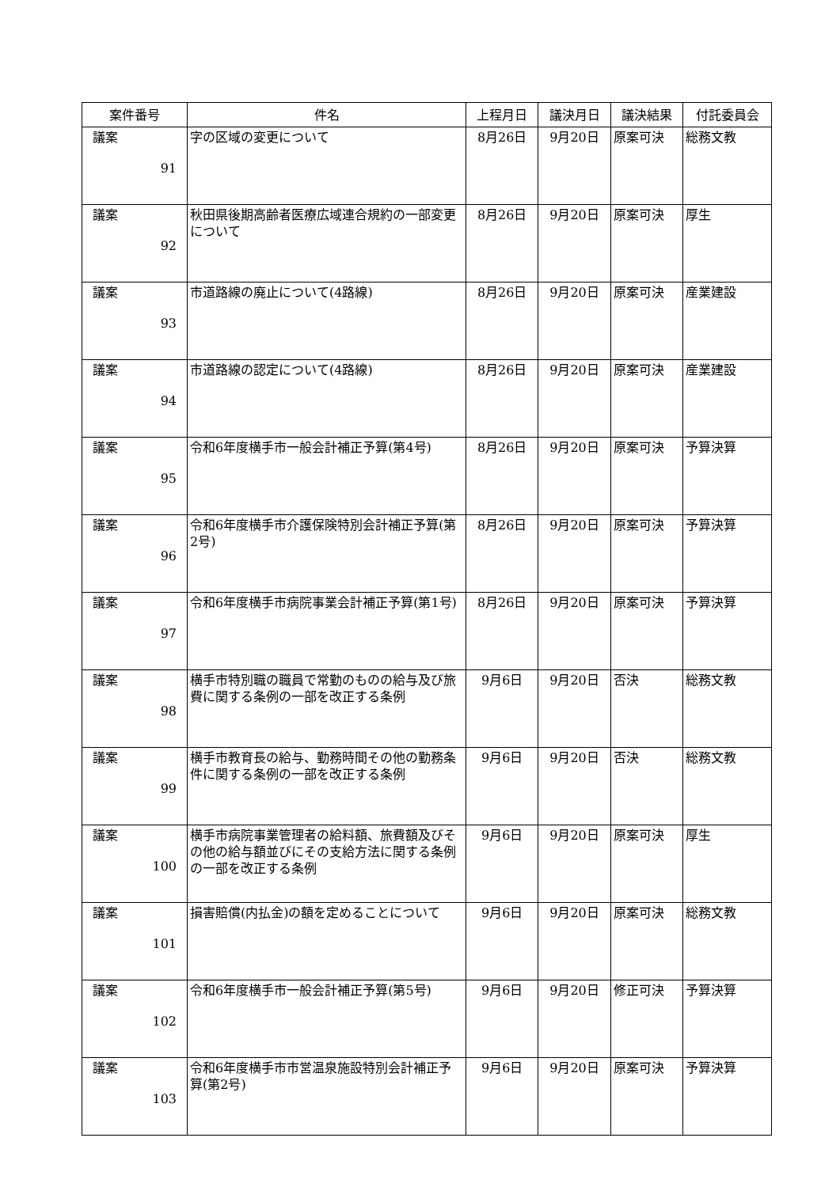| 案件番号 | 件名 | 上程月日 | 議決月日 | 議決結果 | 付託委員会 |
| --- | --- | --- | --- | --- | --- |
| 議案 91 | 字の区域の変更について | 8月26日 | 9月20日 | 原案可決 | 総務文教 |
| 議案 92 | 秋田県後期高齢者医療広域連合規約の一部変更について | 8月26日 | 9月20日 | 原案可決 | 厚生 |
| 議案 93 | 市道路線の廃止について(4路線) | 8月26日 | 9月20日 | 原案可決 | 産業建設 |
| 議案 94 | 市道路線の認定について(4路線) | 8月26日 | 9月20日 | 原案可決 | 産業建設 |
| 議案 95 | 令和6年度横手市一般会計補正予算(第4号) | 8月26日 | 9月20日 | 原案可決 | 予算決算 |
| 議案 96 | 令和6年度横手市介護保険特別会計補正予算(第2号) | 8月26日 | 9月20日 | 原案可決 | 予算決算 |
| 議案 97 | 令和6年度横手市病院事業会計補正予算(第1号) | 8月26日 | 9月20日 | 原案可決 | 予算決算 |
| 議案 98 | 横手市特別職の職員で常勤のものの給与及び旅費に関する条例の一部を改正する条例 | 9月6日 | 9月20日 | 否決 | 総務文教 |
| 議案 99 | 横手市教育長の給与、勤務時間その他の勤務条件に関する条例の一部を改正する条例 | 9月6日 | 9月20日 | 否決 | 総務文教 |
| 議案 100 | 横手市病院事業管理者の給料額、旅費額及びその他の給与額並びにその支給方法に関する条例の一部を改正する条例 | 9月6日 | 9月20日 | 原案可決 | 厚生 |
| 議案 101 | 損害賠償(内払金)の額を定めることについて | 9月6日 | 9月20日 | 原案可決 | 総務文教 |
| 議案 102 | 令和6年度横手市一般会計補正予算(第5号) | 9月6日 | 9月20日 | 修正可決 | 予算決算 |
| 議案 103 | 令和6年度横手市市営温泉施設特別会計補正予算(第2号) | 9月6日 | 9月20日 | 原案可決 | 予算決算 |